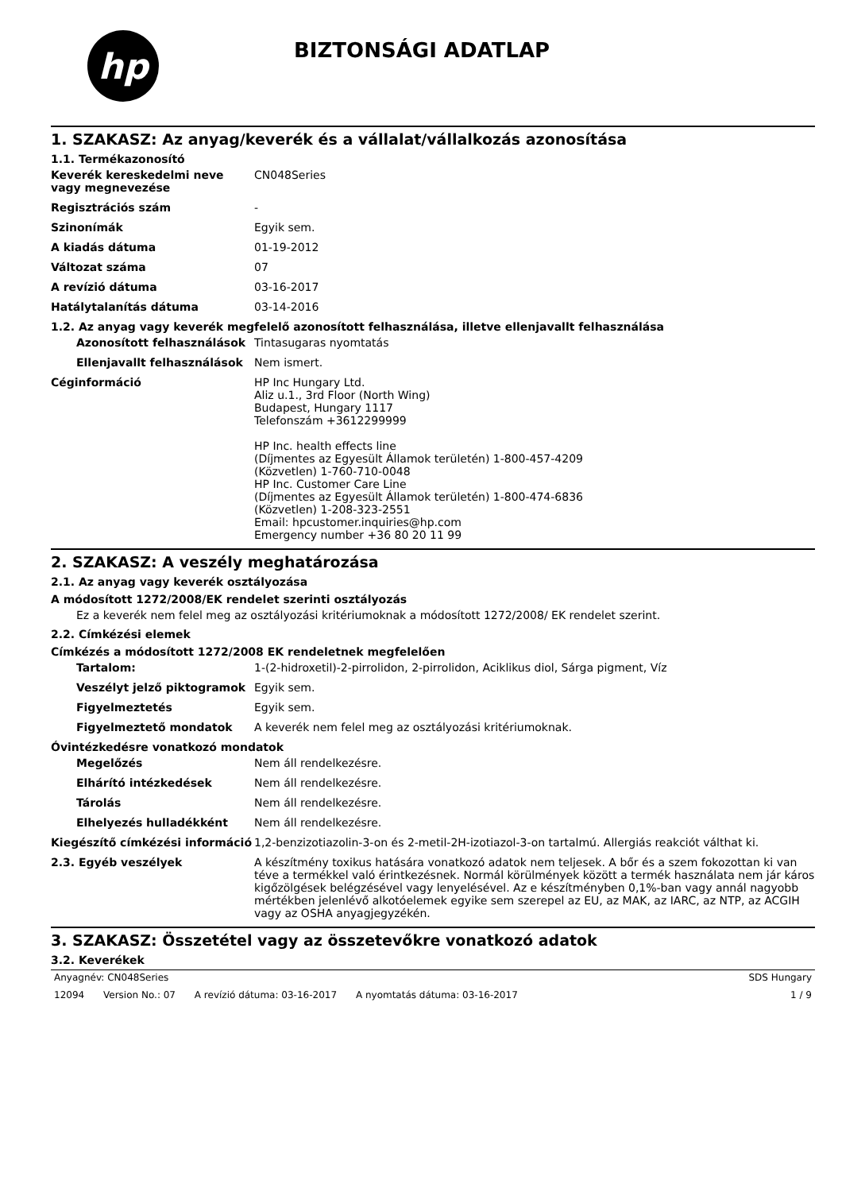hp
BIZTONSÁGI ADATLAP
1. SZAKASZ: Az anyag/keverék és a vállalat/vállalkozás azonosítása
1.1. Termékazonosító
Keverék kereskedelmi neve vagy megnevezése
CN048Series
Regisztrációs szám -
Szinonímák Egyik sem.
A kiadás dátuma 01-19-2012
Változat száma 07
A revízió dátuma 03-16-2017
Hatálytalanítás dátuma 03-14-2016
1.2. Az anyag vagy keverék megfelelő azonosított felhasználása, illetve ellenjavallt felhasználása
Azonosított felhasználások Tintasugaras nyomtatás
Ellenjavallt felhasználások
Nem ismert.
Céginformáció HP Inc Hungary Ltd.
Aliz u.1., 3rd Floor (North Wing)
Budapest, Hungary 1117
Telefonszám +3612299999
HP Inc. health effects line
(Díjmentes az Egyesült Államok területén) 1-800-457-4209
(Közvetlen) 1-760-710-0048
HP Inc. Customer Care Line
(Díjmentes az Egyesült Államok területén) 1-800-474-6836
(Közvetlen) 1-208-323-2551
Email: hpcustomer.inquiries@hp.com
Emergency number +36 80 20 11 99
2. SZAKASZ: A veszély meghatározása
2.1. Az anyag vagy keverék osztályozása
A módosított 1272/2008/EK rendelet szerinti osztályozás
Ez a keverék nem felel meg az osztályozási kritériumoknak a módosított 1272/2008/ EK rendelet szerint.
2.2. Címkézési elemek
Címkézés a módosított 1272/2008 EK rendeletnek megfelelően
Tartalom: 1-(2-hidroxetil)-2-pirrolidon, 2-pirrolidon, Aciklikus diol, Sárga pigment, Víz
Veszélyt jelző piktogramok Egyik sem.
Figyelmeztetés Egyik sem.
Figyelmeztető mondatok A keverék nem felel meg az osztályozási kritériumoknak.
Óvintézkedésre vonatkozó mondatok
Megelőzés Nem áll rendelkezésre.
Elhárító intézkedések Nem áll rendelkezésre.
Tárolás Nem áll rendelkezésre.
Elhelyezés hulladékként Nem áll rendelkezésre.
Kiegészítő címkézési információ
1,2-benzizotiazolin-3-on és 2-metil-2H-izotiazol-3-on tartalmú. Allergiás reakciót válthat ki.
2.3. Egyéb veszélyek A készítmény toxikus hatására vonatkozó adatok nem teljesek. A bőr és a szem fokozottan ki van téve a termékkel való érintkezésnek. Normál körülmények között a termék használata nem jár káros kigőzölgések belégzésével vagy lenyelésével. Az e készítményben 0,1%-ban vagy annál nagyobb mértékben jelenlévő alkotóelemek egyike sem szerepel az EU, az MAK, az IARC, az NTP, az ACGIH vagy az OSHA anyagjegyzékén.
3. SZAKASZ: Összetétel vagy az összetevőkre vonatkozó adatok
3.2. Keverékek
Anyagnév: CN048Series SDS Hungary
12094 Version No.: 07 A revízió dátuma: 03-16-2017 A nyomtatás dátuma: 03-16-2017
1 / 9